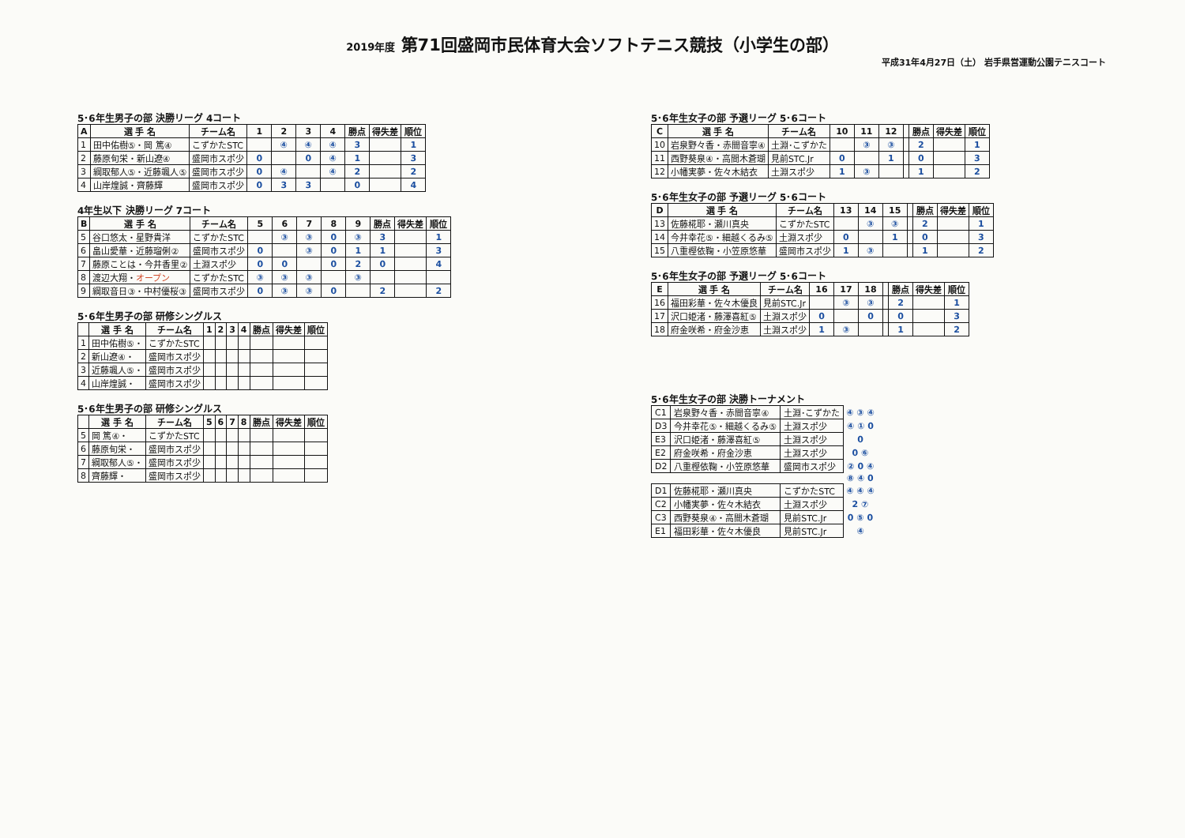2019年度 第71回盛岡市民体育大会ソフトテニス競技（小学生の部）
平成31年4月27日（土） 岩手県営運動公園テニスコート
5･6年生男子の部 決勝リーグ 4コート
| A | 選 手 名 | チーム名 | 1 | 2 | 3 | 4 | 勝点 | 得失差 | 順位 |
| --- | --- | --- | --- | --- | --- | --- | --- | --- | --- |
| 1 | 田中佑樹⑤・岡 篤④ | こずかたSTC | | ④ | ④ | ④ | 3 | | 1 |
| 2 | 藤原旬栄・新山遼④ | 盛岡市スポ少 | 0 | | 0 | ④ | 1 | | 3 |
| 3 | 綱取郁人⑤・近藤颯人⑤ | 盛岡市スポ少 | 0 | ④ | | ④ | 2 | | 2 |
| 4 | 山岸煌誠・齊藤輝 | 盛岡市スポ少 | 0 | 3 | 3 | | 0 | | 4 |
4年生以下 決勝リーグ 7コート
| B | 選 手 名 | チーム名 | 5 | 6 | 7 | 8 | 9 | 勝点 | 得失差 | 順位 |
| --- | --- | --- | --- | --- | --- | --- | --- | --- | --- | --- |
| 5 | 谷口悠太・星野貴洋 | こずかたSTC | | ③ | ③ | 0 | ③ | 3 | | 1 |
| 6 | 畠山愛華・近藤瑠俐② | 盛岡市スポ少 | 0 | | ③ | 0 | 1 | 1 | | 3 |
| 7 | 藤原ことは・今井香里② | 土淵スポ少 | 0 | 0 | | 0 | 2 | 0 | | 4 |
| 8 | 渡辺大翔・ オープン | こずかたSTC | ③ | ③ | ③ | | ③ | | | |
| 9 | 綱取音日③・中村優桜③ | 盛岡市スポ少 | 0 | ③ | ③ | 0 | | 2 | | 2 |
5･6年生男子の部 研修シングルス
| | 選 手 名 | チーム名 | 1 | 2 | 3 | 4 | 勝点 | 得失差 | 順位 |
| --- | --- | --- | --- | --- | --- | --- | --- | --- | --- |
| 1 | 田中佑樹⑤・ | こずかたSTC | | | | | | | |
| 2 | 新山遼④・ | 盛岡市スポ少 | | | | | | | |
| 3 | 近藤颯人⑤・ | 盛岡市スポ少 | | | | | | | |
| 4 | 山岸煌誠・ | 盛岡市スポ少 | | | | | | | |
5･6年生男子の部 研修シングルス
| | 選 手 名 | チーム名 | 5 | 6 | 7 | 8 | 勝点 | 得失差 | 順位 |
| --- | --- | --- | --- | --- | --- | --- | --- | --- | --- |
| 5 | 岡 篤④・ | こずかたSTC | | | | | | | |
| 6 | 藤原旬栄・ | 盛岡市スポ少 | | | | | | | |
| 7 | 綱取郁人⑤・ | 盛岡市スポ少 | | | | | | | |
| 8 | 齊藤輝・ | 盛岡市スポ少 | | | | | | | |
5･6年生女子の部 予選リーグ 5･6コート
| C | 選 手 名 | チーム名 | 10 | 11 | 12 | | 勝点 | 得失差 | 順位 |
| --- | --- | --- | --- | --- | --- | --- | --- | --- | --- |
| 10 | 岩泉野々香・赤間音寧④ | 土淵･こずかた | | ③ | ③ | | 2 | | 1 |
| 11 | 西野葵泉④・高間木蒼瑚 | 見前STC.Jr | 0 | | 1 | | 0 | | 3 |
| 12 | 小幡実夢・佐々木結衣 | 土淵スポ少 | 1 | ③ | | | 1 | | 2 |
5･6年生女子の部 予選リーグ 5･6コート
| D | 選 手 名 | チーム名 | 13 | 14 | 15 | | 勝点 | 得失差 | 順位 |
| --- | --- | --- | --- | --- | --- | --- | --- | --- | --- |
| 13 | 佐藤椛耶・瀬川真央 | こずかたSTC | | ③ | ③ | | 2 | | 1 |
| 14 | 今井幸花⑤・細越くるみ⑤ | 土淵スポ少 | 0 | | 1 | | 0 | | 3 |
| 15 | 八重樫依鞠・小笠原悠華 | 盛岡市スポ少 | 1 | ③ | | | 1 | | 2 |
5･6年生女子の部 予選リーグ 5･6コート
| E | 選 手 名 | チーム名 | 16 | 17 | 18 | | 勝点 | 得失差 | 順位 |
| --- | --- | --- | --- | --- | --- | --- | --- | --- | --- |
| 16 | 福田彩華・佐々木優良 | 見前STC.Jr | | ③ | ③ | | 2 | | 1 |
| 17 | 沢口姫渚・藤澤喜紅⑤ | 土淵スポ少 | 0 | | 0 | | 0 | | 3 |
| 18 | 府金咲希・府金沙恵 | 土淵スポ少 | 1 | ③ | | | 1 | | 2 |
5･6年生女子の部 決勝トーナメント
| C1 | 岩泉野々香・赤間音寧④ | 土淵･こずかた | ④ ③ ④ |
| D3 | 今井幸花⑤・細越くるみ⑤ | 土淵スポ少 | ④ ① 0 |
| E3 | 沢口姫渚・藤澤喜紅⑤ | 土淵スポ少 | 0 |
| E2 | 府金咲希・府金沙恵 | 土淵スポ少 | 0 ⑥ |
| D2 | 八重樫依鞠・小笠原悠華 | 盛岡市スポ少 | ② 0 ④ |
| | | | ⑧ ④ 0 |
| D1 | 佐藤椛耶・瀬川真央 | こずかたSTC | ④ ④ ④ |
| C2 | 小幡実夢・佐々木結衣 | 土淵スポ少 | 2 ⑦ |
| C3 | 西野葵泉④・高間木蒼瑚 | 見前STC.Jr | 0 ⑤ 0 |
| E1 | 福田彩華・佐々木優良 | 見前STC.Jr | ④ |